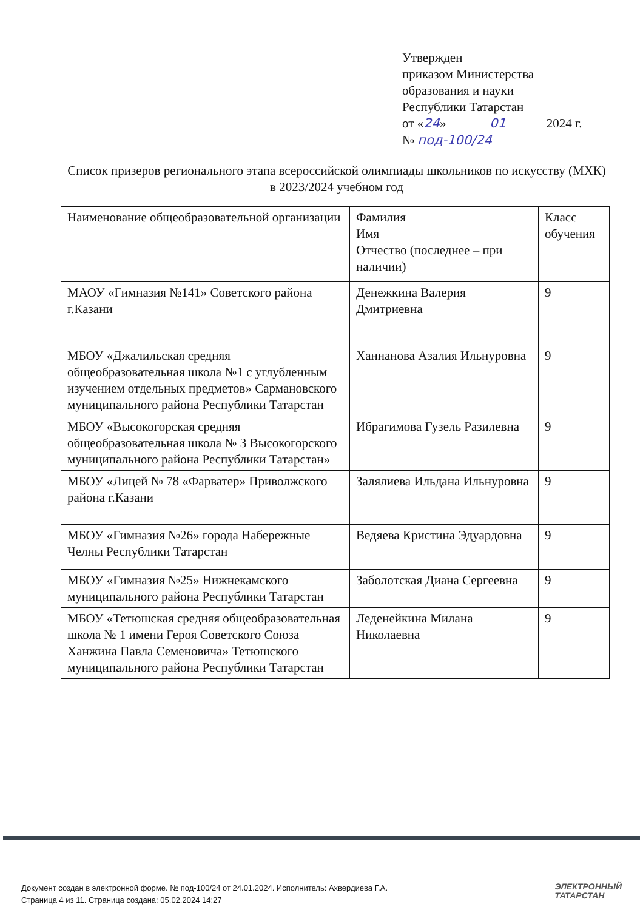Утвержден
приказом Министерства
образования и науки
Республики Татарстан
от «24» 01 2024 г.
№ под-100/24
Список призеров регионального этапа всероссийской олимпиады школьников по искусству (МХК) в 2023/2024 учебном год
| Наименование общеобразовательной организации | Фамилия Имя Отчество (последнее – при наличии) | Класс обучения |
| МАОУ «Гимназия №141» Советского района г.Казани | Денежкина Валерия Дмитриевна | 9 |
| МБОУ «Джалильская средняя общеобразовательная школа №1 с углубленным изучением отдельных предметов» Сармановского муниципального района Республики Татарстан | Ханнанова Азалия Ильнуровна | 9 |
| МБОУ «Высокогорская средняя общеобразовательная школа № 3 Высокогорского муниципального района Республики Татарстан» | Ибрагимова Гузель Разилевна | 9 |
| МБОУ «Лицей № 78 «Фарватер» Приволжского района г.Казани | Залялиева Ильдана Ильнуровна | 9 |
| МБОУ «Гимназия №26» города Набережные Челны Республики Татарстан | Ведяева Кристина Эдуардовна | 9 |
| МБОУ «Гимназия №25» Нижнекамского муниципального района Республики Татарстан | Заболотская Диана Сергеевна | 9 |
| МБОУ «Тетюшская средняя общеобразовательная школа № 1 имени Героя Советского Союза Ханжина Павла Семеновича» Тетюшского муниципального района Республики Татарстан | Леденейкина Милана Николаевна | 9 |
Документ создан в электронной форме. № под-100/24 от 24.01.2024. Исполнитель: Ахвердиева Г.А.
Страница 4 из 11. Страница создана: 05.02.2024 14:27
ЭЛЕКТРОННЫЙ
ТАТАРСТАН